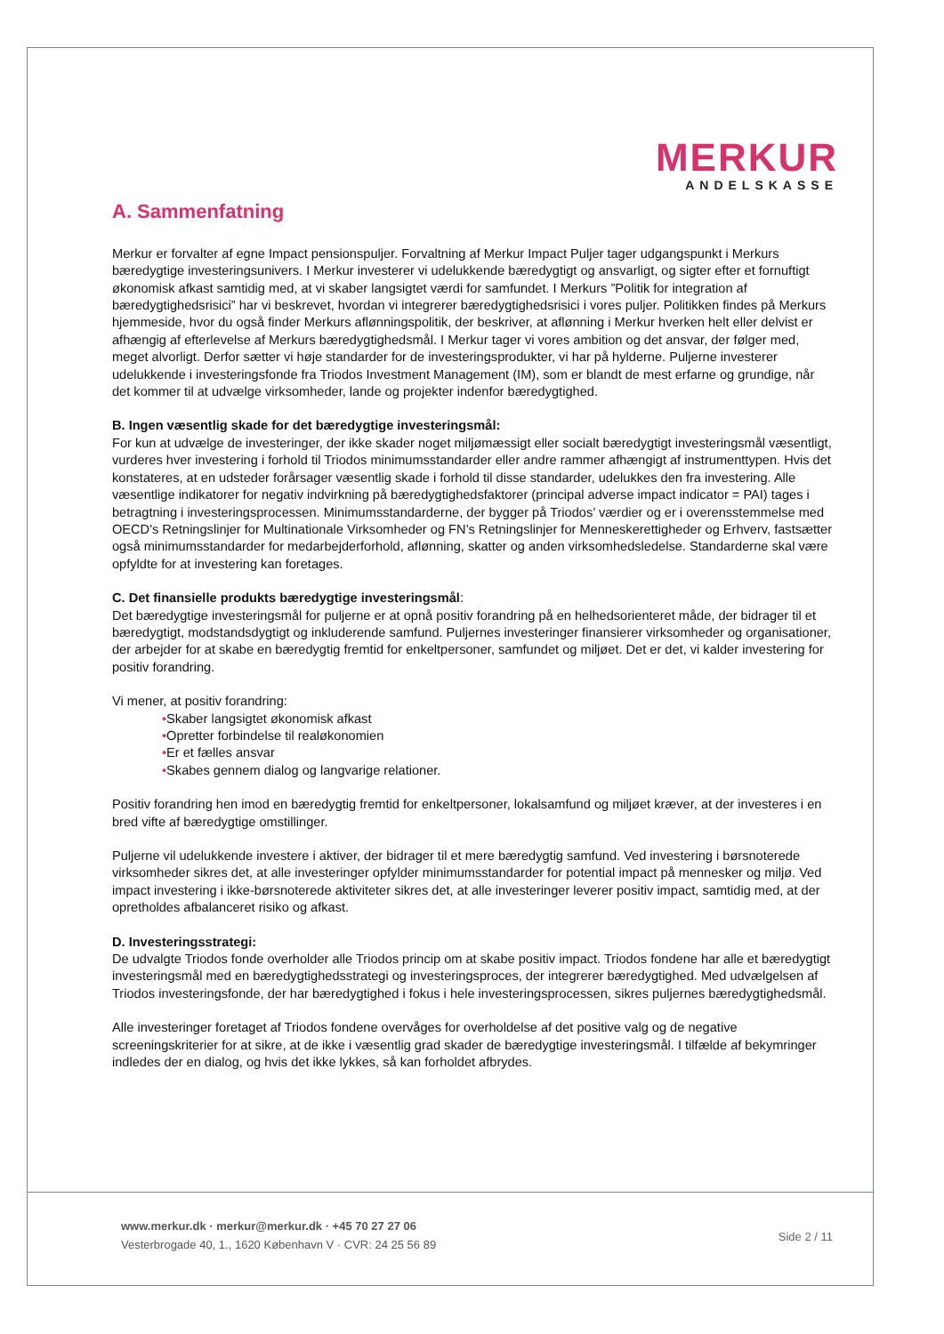MERKUR
ANDELSKASSE
A. Sammenfatning
Merkur er forvalter af egne Impact pensionspuljer. Forvaltning af Merkur Impact Puljer tager udgangspunkt i Merkurs bæredygtige investeringsunivers. I Merkur investerer vi udelukkende bæredygtigt og ansvarligt, og sigter efter et fornuftigt økonomisk afkast samtidig med, at vi skaber langsigtet værdi for samfundet. I Merkurs ”Politik for integration af bæredygtighedsrisici” har vi beskrevet, hvordan vi integrerer bæredygtighedsrisici i vores puljer. Politikken findes på Merkurs hjemmeside, hvor du også finder Merkurs aflønningspolitik, der beskriver, at aflønning i Merkur hverken helt eller delvist er afhængig af efterlevelse af Merkurs bæredygtighedsmål. I Merkur tager vi vores ambition og det ansvar, der følger med, meget alvorligt. Derfor sætter vi høje standarder for de investeringsprodukter, vi har på hylderne. Puljerne investerer udelukkende i investeringsfonde fra Triodos Investment Management (IM), som er blandt de mest erfarne og grundige, når det kommer til at udvælge virksomheder, lande og projekter indenfor bæredygtighed.
B. Ingen væsentlig skade for det bæredygtige investeringsmål:
For kun at udvælge de investeringer, der ikke skader noget miljømæssigt eller socialt bæredygtigt investeringsmål væsentligt, vurderes hver investering i forhold til Triodos minimumsstandarder eller andre rammer afhængigt af instrumenttypen. Hvis det konstateres, at en udsteder forårsager væsentlig skade i forhold til disse standarder, udelukkes den fra investering. Alle væsentlige indikatorer for negativ indvirkning på bæredygtighedsfaktorer (principal adverse impact indicator = PAI) tages i betragtning i investeringsprocessen. Minimumsstandarderne, der bygger på Triodos’ værdier og er i overensstemmelse med OECD's Retningslinjer for Multinationale Virksomheder og FN’s Retningslinjer for Menneskerettigheder og Erhverv, fastsætter også minimumsstandarder for medarbejderforhold, aflønning, skatter og anden virksomhedsledelse. Standarderne skal være opfyldte for at investering kan foretages.
C. Det finansielle produkts bæredygtige investeringsmål:
Det bæredygtige investeringsmål for puljerne er at opnå positiv forandring på en helhedsorienteret måde, der bidrager til et bæredygtigt, modstandsdygtigt og inkluderende samfund. Puljernes investeringer finansierer virksomheder og organisationer, der arbejder for at skabe en bæredygtig fremtid for enkeltpersoner, samfundet og miljøet. Det er det, vi kalder investering for positiv forandring.
Vi mener, at positiv forandring:
•Skaber langsigtet økonomisk afkast
•Opretter forbindelse til realøkonomien
•Er et fælles ansvar
•Skabes gennem dialog og langvarige relationer.
Positiv forandring hen imod en bæredygtig fremtid for enkeltpersoner, lokalsamfund og miljøet kræver, at der investeres i en bred vifte af bæredygtige omstillinger.
Puljerne vil udelukkende investere i aktiver, der bidrager til et mere bæredygtig samfund. Ved investering i børsnoterede virksomheder sikres det, at alle investeringer opfylder minimumsstandarder for potential impact på mennesker og miljø. Ved impact investering i ikke-børsnoterede aktiviteter sikres det, at alle investeringer leverer positiv impact, samtidig med, at der opretholdes afbalanceret risiko og afkast.
D. Investeringsstrategi:
De udvalgte Triodos fonde overholder alle Triodos princip om at skabe positiv impact. Triodos fondene har alle et bæredygtigt investeringsmål med en bæredygtighedsstrategi og investeringsproces, der integrerer bæredygtighed. Med udvælgelsen af Triodos investeringsfonde, der har bæredygtighed i fokus i hele investeringsprocessen, sikres puljernes bæredygtighedsmål.
Alle investeringer foretaget af Triodos fondene overvåges for overholdelse af det positive valg og de negative screeningskriterier for at sikre, at de ikke i væsentlig grad skader de bæredygtige investeringsmål. I tilfælde af bekymringer indledes der en dialog, og hvis det ikke lykkes, så kan forholdet afbrydes.
www.merkur.dk · merkur@merkur.dk · +45 70 27 27 06
Vesterbrogade 40, 1., 1620 København V · CVR: 24 25 56 89
Side 2 / 11